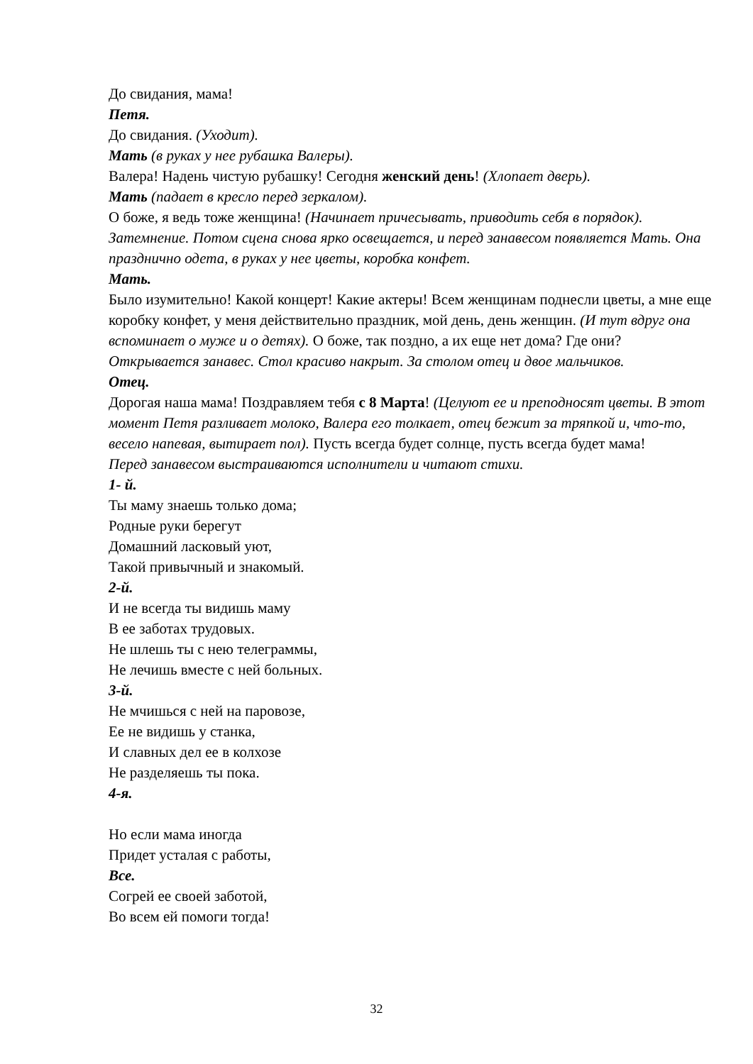До свидания, мама!
Петя.
До свидания. (Уходит).
Мать (в руках у нее рубашка Валеры).
Валера! Надень чистую рубашку! Сегодня женский день! (Хлопает дверь).
Мать (падает в кресло перед зеркалом).
О боже, я ведь тоже женщина! (Начинает причесывать, приводить себя в порядок).
Затемнение. Потом сцена снова ярко освещается, и перед занавесом появляется Мать. Она празднично одета, в руках у нее цветы, коробка конфет.
Мать.
Было изумительно! Какой концерт! Какие актеры! Всем женщинам поднесли цветы, а мне еще коробку конфет, у меня действительно праздник, мой день, день женщин. (И тут вдруг она вспоминает о муже и о детях). О боже, так поздно, а их еще нет дома? Где они?
Открывается занавес. Стол красиво накрыт. За столом отец и двое мальчиков.
Отец.
Дорогая наша мама! Поздравляем тебя с 8 Марта! (Целуют ее и преподносят цветы. В этот момент Петя разливает молоко, Валера его толкает, отец бежит за тряпкой и, что-то, весело напевая, вытирает пол). Пусть всегда будет солнце, пусть всегда будет мама!
Перед занавесом выстраиваются исполнители и читают стихи.
1- й.
Ты маму знаешь только дома;
Родные руки берегут
Домашний ласковый уют,
Такой привычный и знакомый.
2-й.
И не всегда ты видишь маму
В ее заботах трудовых.
Не шлешь ты с нею телеграммы,
Не лечишь вместе с ней больных.
3-й.
Не мчишься с ней на паровозе,
Ее не видишь у станка,
И славных дел ее в колхозе
Не разделяешь ты пока.
4-я.
Но если мама иногда
Придет усталая с работы,
Все.
Согрей ее своей заботой,
Во всем ей помоги тогда!
32